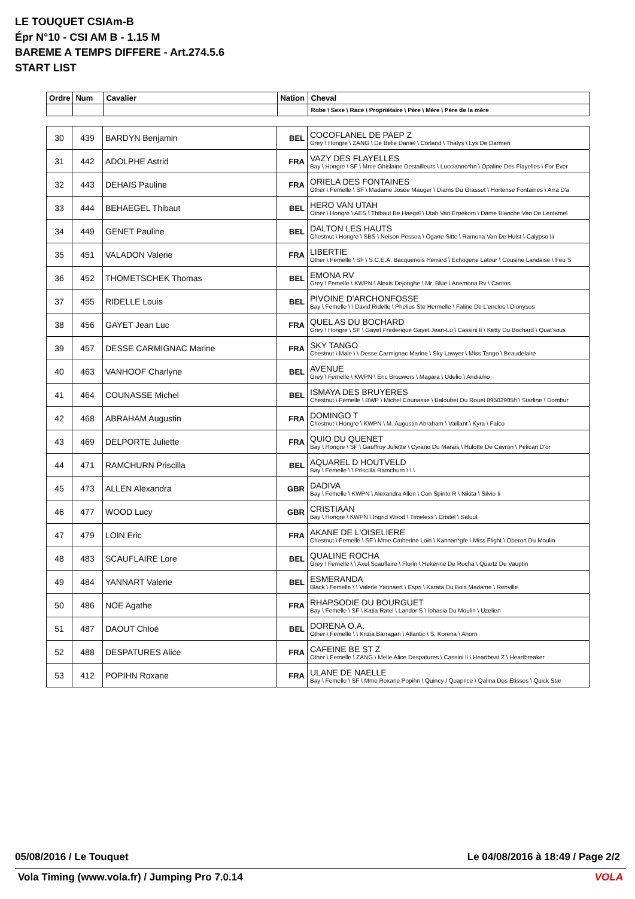LE TOUQUET CSIAm-B
Épr N°10 - CSI AM B - 1.15 M
BAREME A TEMPS DIFFERE - Art.274.5.6
START LIST
| Ordre | Num | Cavalier | Nation | Cheval |
| --- | --- | --- | --- | --- |
| | | | | Robe \ Sexe \ Race \ Propriétaire \ Père \ Mère \ Père de la mère |
| 30 | 439 | BARDYN Benjamin | BEL | COCOFLANEL DE PAEP Z Grey \ Hongre \ ZANG \ De Belie Daniel \ Corland \ Thalys \ Lys De Darmen |
| 31 | 442 | ADOLPHE Astrid | FRA | VAZY DES FLAYELLES Bay \ Hongre \ SF \ Mme Ghislaine Destailleurs \ Luccianno*hn \ Opaline Des Flayelles \ For Ever |
| 32 | 443 | DEHAIS Pauline | FRA | ORIELA DES FONTAINES Other \ Femelle \ SF \ Madame Josée Mauger \ Diams Du Grasset \ Hortense Fontaines \ Arra D'a |
| 33 | 444 | BEHAEGEL Thibaut | BEL | HERO VAN UTAH Other \ Hongre \ AES \ Thibaut Be Haegel \ Utah Van Erpekom \ Dame Blanche Van De Lentamel |
| 34 | 449 | GENET Pauline | BEL | DALTON LES HAUTS Chestnut \ Hongre \ SBS \ Nelson Pessoa \ Ogane Sitte \ Ramona Van De Hulst \ Calypso Iii |
| 35 | 451 | VALADON Valerie | FRA | LIBERTIE Other \ Femelle \ SF \ S.C.E.A. Bacquenois Herrard \ Echogene Latour \ Cousine Landaise \ Feu S |
| 36 | 452 | THOMETSCHEK Thomas | BEL | EMONA RV Grey \ Femelle \ KWPN \ Alexis Dejonghe \ Mr. Blue \ Anemona Rv \ Cantos |
| 37 | 455 | RIDELLE Louis | BEL | PIVOINE D'ARCHONFOSSE Bay \ Femelle \ \ David Ridelle \ Phelius Ste Hermelle \ Faline De L'enclos \ Dionysos |
| 38 | 456 | GAYET Jean Luc | FRA | QUEL AS DU BOCHARD Grey \ Hongre \ SF \ Gayet Frederique Gayet Jean-Lu \ Cassini Ii \ Ketty Du Bochard \ Quat'sous |
| 39 | 457 | DESSE CARMIGNAC Marine | FRA | SKY TANGO Chestnut \ Male \ \ Desse Carmignac Marine \ Sky Lawyer \ Miss Tango \ Beaudelaire |
| 40 | 463 | VANHOOF Charlyne | BEL | AVENUE Grey \ Femelle \ KWPN \ Eric Brouwers \ Magara \ Udelio \ Andiamo |
| 41 | 464 | COUNASSE Michel | BEL | ISMAYA DES BRUYERES Chestnut \ Femelle \ BWP \ Michel Counasse \ Baloubet Du Rouet 89502905h \ Starline \ Dombur |
| 42 | 468 | ABRAHAM Augustin | FRA | DOMINGO T Chestnut \ Hongre \ KWPN \ M. Augustin Abraham \ Vaillant \ Kyra \ Falco |
| 43 | 469 | DELPORTE Juliette | FRA | QUIO DU QUENET Bay \ Hongre \ SF \ Gauffroy Juliette \ Cyrano Du Marais \ Hulotte De Cavron \ Pelican D'or |
| 44 | 471 | RAMCHURN Priscilla | BEL | AQUAREL D HOUTVELD Bay \ Femelle \ \ Priscilla Ramchurn \ \ \ |
| 45 | 473 | ALLEN Alexandra | GBR | DADIVA Bay \ Femelle \ KWPN \ Alexandra Allen \ Con Spirito R \ Nikita \ Silvio Ii |
| 46 | 477 | WOOD Lucy | GBR | CRISTIAAN Bay \ Hongre \ KWPN \ Ingrid Wood \ Timeless \ Cristel \ Saluut |
| 47 | 479 | LOIN Eric | FRA | AKANE DE L'OISELIERE Chestnut \ Femelle \ SF \ Mme Catherine Loin \ Kannan*gfe \ Miss Flight \ Oberon Du Moulin |
| 48 | 483 | SCAUFLAIRE Lore | BEL | QUALINE ROCHA Grey \ Femelle \ \ Axel Scauflaire \ Florin \ Hekenne De Rocha \ Quartz De Vauptin |
| 49 | 484 | YANNART Valerie | BEL | ESMERANDA Black \ Femelle \ \ Valerie Yannaert \ Espri \ Karata Du Bois Madame \ Renville |
| 50 | 486 | NOE Agathe | FRA | RHAPSODIE DU BOURGUET Bay \ Femelle \ SF \ Katia Ratel \ Landor S \ Iphasia Du Moulin \ Uzelien |
| 51 | 487 | DAOUT Chloé | BEL | DORENA O.A. Other \ Femelle \ \ Krizia Barragan \ Atlantic \ S. Korena \ Ahorn |
| 52 | 488 | DESPATURES Alice | FRA | CAFEINE BE ST Z Other \ Femelle \ ZANG \ Melle Alice Despatures \ Cassini Ii \ Heartbeat Z \ Heartbreaker |
| 53 | 412 | POPIHN Roxane | FRA | ULANE DE NAELLE Bay \ Femelle \ SF \ Mme Roxane Popihn \ Quincy / Quaprice \ Qalina Des Etisses \ Quick Star |
05/08/2016 / Le Touquet Le 04/08/2016 à 18:49 / Page 2/2
Vola Timing (www.vola.fr) / Jumping Pro 7.0.14 VOLA